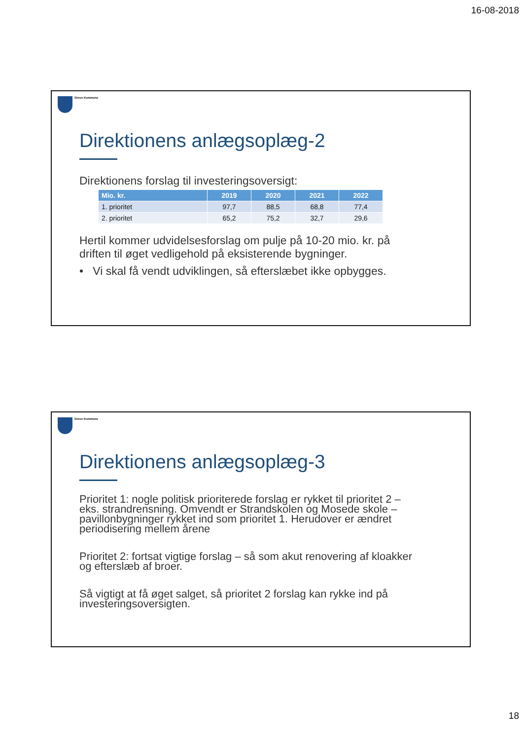16-08-2018
Greve Kommune
Direktionens anlægsoplæg-2
Direktionens forslag til investeringsoversigt:
| Mio. kr. | 2019 | 2020 | 2021 | 2022 |
| --- | --- | --- | --- | --- |
| 1. prioritet | 97,7 | 88,5 | 68,8 | 77,4 |
| 2. prioritet | 65,2 | 75,2 | 32,7 | 29,6 |
Hertil kommer udvidelsesforslag om pulje på 10-20 mio. kr. på driften til øget vedligehold på eksisterende bygninger.
• Vi skal få vendt udviklingen, så efterslæbet ikke opbygges.
Greve Kommune
Direktionens anlægsoplæg-3
Prioritet 1: nogle politisk prioriterede forslag er rykket til prioritet 2 – eks. strandrensning. Omvendt er Strandskolen og Mosede skole – pavillonbygninger rykket ind som prioritet 1. Herudover er ændret periodisering mellem årene
Prioritet 2: fortsat vigtige forslag – så som akut renovering af kloakker og efterslæb af broer.
Så vigtigt at få øget salget, så prioritet 2 forslag kan rykke ind på investeringsoversigten.
18